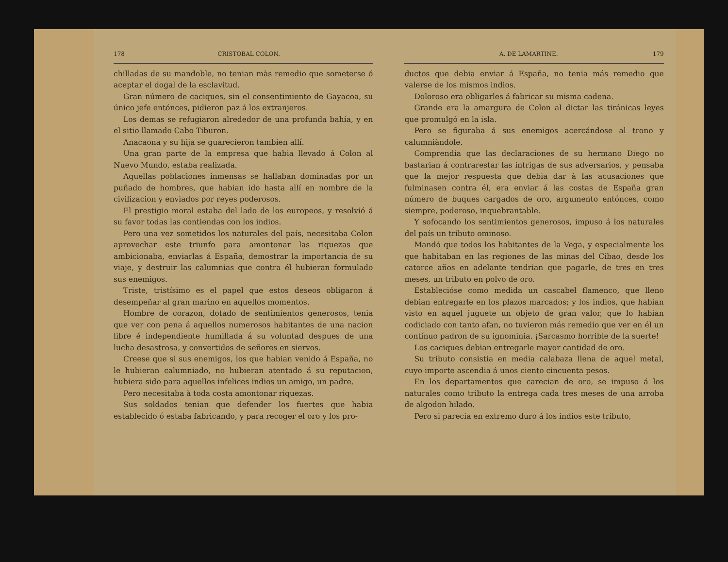178 CRISTOBAL COLON.
chilladas de su mandoble, no tenian màs remedio que someterse ó aceptar el dogal de la esclavitud.
Gran número de caciques, sin el consentimiento de Gayacoa, su único jefe entónces, pidieron paz á los extranjeros.
Los demas se refugiaron alrededor de una profunda bahía, y en el sitio llamado Cabo Tiburon.
Anacaona y su hija se guarecieron tambien allí.
Una gran parte de la empresa que habia llevado á Colon al Nuevo Mundo, estaba realizada.
Aquellas poblaciones inmensas se hallaban dominadas por un puñado de hombres, que habian ido hasta allí en nombre de la civilizacion y enviados por reyes poderosos.
El prestigio moral estaba del lado de los europeos, y resolvió á su favor todas las contiendas con los indios.
Pero una vez sometidos los naturales del país, necesitaba Colon aprovechar este triunfo para amontonar las riquezas que ambicionaba, enviarlas á España, demostrar la importancia de su viaje, y destruir las calumnias que contra él hubieran formulado sus enemigos.
Triste, tristísimo es el papel que estos deseos obligaron á desempeñar al gran marino en aquellos momentos.
Hombre de corazon, dotado de sentimientos generosos, tenia que ver con pena á aquellos numerosos habitantes de una nacion libre é independiente humillada á su voluntad despues de una lucha desastrosa, y convertidos de señores en siervos.
Creese que si sus enemigos, los que habian venido á España, no le hubieran calumniado, no hubieran atentado á su reputacion, hubiera sido para aquellos infelices indios un amigo, un padre.
Pero necesitaba à toda costa amontonar riquezas.
Sus soldados tenian que defender los fuertes que habia establecido ó estaba fabricando, y para recoger el oro y los pro-
A. DE LAMARTINE. 179
ductos que debia enviar á España, no tenia más remedio que valerse de los mismos indios.
Doloroso era obligarles á fabricar su misma cadena.
Grande era la amargura de Colon al dictar las tiránicas leyes que promulgó en la isla.
Pero se figuraba á sus enemigos acercándose al trono y calumniàndole.
Comprendia que las declaraciones de su hermano Diego no bastarian á contrarestar las intrigas de sus adversarios, y pensaba que la mejor respuesta que debia dar à las acusaciones que fulminasen contra él, era enviar á las costas de España gran número de buques cargados de oro, argumento entónces, como siempre, poderoso, inquebrantable.
Y sofocando los sentimientos generosos, impuso á los naturales del país un tributo ominoso.
Mandó que todos los habitantes de la Vega, y especialmente los que habitaban en las regiones de las minas del Cibao, desde los catorce años en adelante tendrian que pagarle, de tres en tres meses, un tributo en polvo de oro.
Establecióse como medida un cascabel flamenco, que lleno debian entregarle en los plazos marcados; y los indios, que habian visto en aquel juguete un objeto de gran valor, que lo habian codiciado con tanto afan, no tuvieron más remedio que ver en él un contínuo padron de su ignominia. ¡Sarcasmo horrible de la suerte!
Los caciques debian entregarle mayor cantidad de oro.
Su tributo consistia en media calabaza llena de aquel metal, cuyo importe ascendia á unos ciento cincuenta pesos.
En los departamentos que carecian de oro, se impuso á los naturales como tributo la entrega cada tres meses de una arroba de algodon hilado.
Pero si parecia en extremo duro á los indios este tributo,